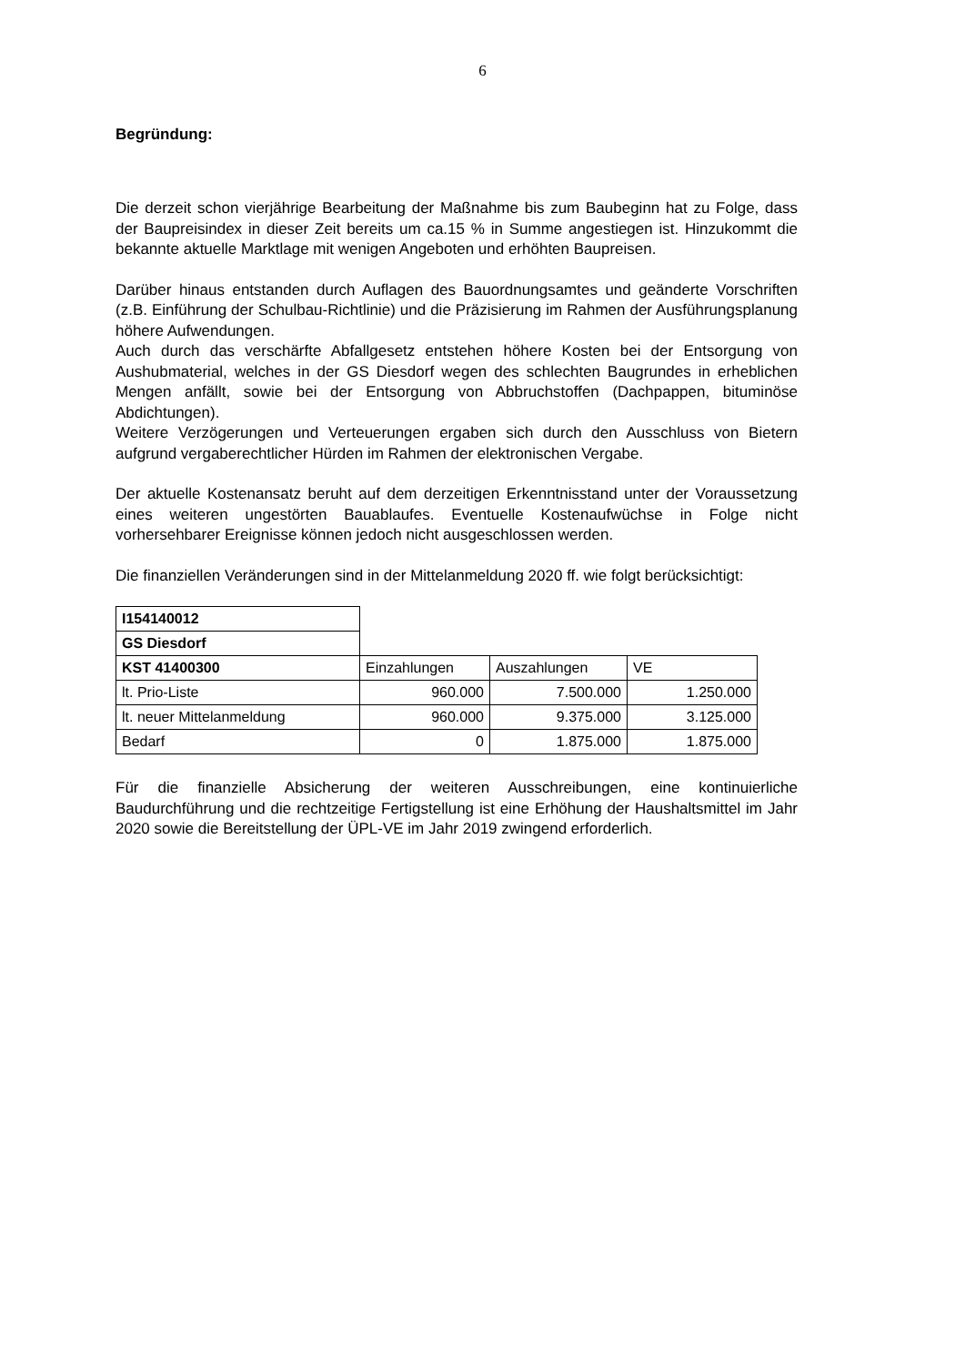6
Begründung:
Die derzeit schon vierjährige Bearbeitung der Maßnahme bis zum Baubeginn hat zu Folge, dass der Baupreisindex in dieser Zeit bereits um ca.15 % in Summe angestiegen ist. Hinzukommt die bekannte aktuelle Marktlage mit wenigen Angeboten und erhöhten Baupreisen.
Darüber hinaus entstanden durch Auflagen des Bauordnungsamtes und geänderte Vorschriften (z.B. Einführung der Schulbau-Richtlinie) und die Präzisierung im Rahmen der Ausführungsplanung höhere Aufwendungen.
Auch durch das verschärfte Abfallgesetz entstehen höhere Kosten bei der Entsorgung von Aushubmaterial, welches in der GS Diesdorf wegen des schlechten Baugrundes in erheblichen Mengen anfällt, sowie bei der Entsorgung von Abbruchstoffen (Dachpappen, bituminöse Abdichtungen).
Weitere Verzögerungen und Verteuerungen ergaben sich durch den Ausschluss von Bietern aufgrund vergaberechtlicher Hürden im Rahmen der elektronischen Vergabe.
Der aktuelle Kostenansatz beruht auf dem derzeitigen Erkenntnisstand unter der Voraussetzung eines weiteren ungestörten Bauablaufes. Eventuelle Kostenaufwüchse in Folge nicht vorhersehbarer Ereignisse können jedoch nicht ausgeschlossen werden.
Die finanziellen Veränderungen sind in der Mittelanmeldung 2020 ff. wie folgt berücksichtigt:
| I154140012 | | | |
| GS Diesdorf | | | |
| KST 41400300 | Einzahlungen | Auszahlungen | VE |
| lt. Prio-Liste | 960.000 | 7.500.000 | 1.250.000 |
| lt. neuer Mittelanmeldung | 960.000 | 9.375.000 | 3.125.000 |
| Bedarf | 0 | 1.875.000 | 1.875.000 |
Für die finanzielle Absicherung der weiteren Ausschreibungen, eine kontinuierliche Baudurchführung und die rechtzeitige Fertigstellung ist eine Erhöhung der Haushaltsmittel im Jahr 2020 sowie die Bereitstellung der ÜPL-VE im Jahr 2019 zwingend erforderlich.